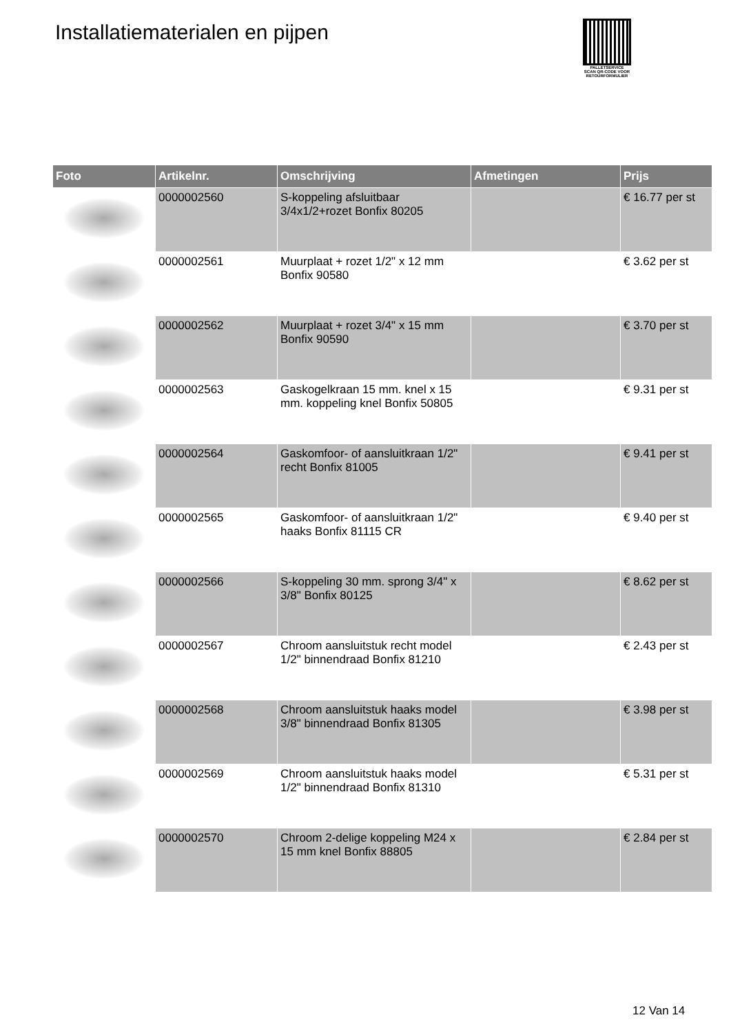Installatiematerialen en pijpen
PALLETSERVICE
SCAN QR-CODE VOOR RETOURFORMULIER
| Foto | Artikelnr. | Omschrijving | Afmetingen | Prijs |
| --- | --- | --- | --- | --- |
| | 0000002560 | S-koppeling afsluitbaar 3/4x1/2+rozet Bonfix 80205 | | € 16.77 per st |
| | 0000002561 | Muurplaat + rozet 1/2" x 12 mm Bonfix 90580 | | € 3.62 per st |
| | 0000002562 | Muurplaat + rozet 3/4" x 15 mm Bonfix 90590 | | € 3.70 per st |
| | 0000002563 | Gaskogelkraan 15 mm. knel x 15 mm. koppeling knel Bonfix 50805 | | € 9.31 per st |
| | 0000002564 | Gaskomfoor- of aansluitkraan 1/2" recht Bonfix 81005 | | € 9.41 per st |
| | 0000002565 | Gaskomfoor- of aansluitkraan 1/2" haaks Bonfix 81115 CR | | € 9.40 per st |
| | 0000002566 | S-koppeling 30 mm. sprong 3/4" x 3/8" Bonfix 80125 | | € 8.62 per st |
| | 0000002567 | Chroom aansluitstuk recht model 1/2" binnendraad Bonfix 81210 | | € 2.43 per st |
| | 0000002568 | Chroom aansluitstuk haaks model 3/8" binnendraad Bonfix 81305 | | € 3.98 per st |
| | 0000002569 | Chroom aansluitstuk haaks model 1/2" binnendraad Bonfix 81310 | | € 5.31 per st |
| | 0000002570 | Chroom 2-delige koppeling M24 x 15 mm knel Bonfix 88805 | | € 2.84 per st |
12 Van 14